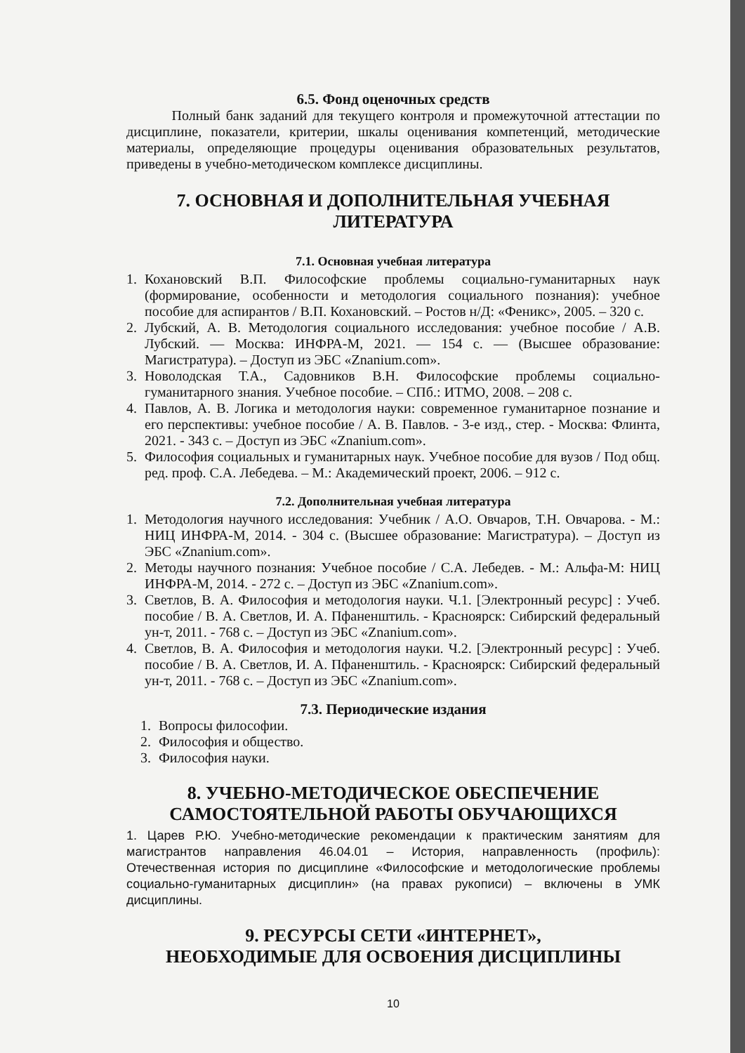6.5. Фонд оценочных средств
Полный банк заданий для текущего контроля и промежуточной аттестации по дисциплине, показатели, критерии, шкалы оценивания компетенций, методические материалы, определяющие процедуры оценивания образовательных результатов, приведены в учебно-методическом комплексе дисциплины.
7. ОСНОВНАЯ И ДОПОЛНИТЕЛЬНАЯ УЧЕБНАЯ ЛИТЕРАТУРА
7.1. Основная учебная литература
1. Кохановский В.П. Философские проблемы социально-гуманитарных наук (формирование, особенности и методология социального познания): учебное пособие для аспирантов / В.П. Кохановский. – Ростов н/Д: «Феникс», 2005. – 320 с.
2. Лубский, А. В. Методология социального исследования: учебное пособие / А.В. Лубский. — Москва: ИНФРА-М, 2021. — 154 с. — (Высшее образование: Магистратура). – Доступ из ЭБС «Znanium.com».
3. Новолодская Т.А., Садовников В.Н. Философские проблемы социально-гуманитарного знания. Учебное пособие. – СПб.: ИТМО, 2008. – 208 с.
4. Павлов, А. В. Логика и методология науки: современное гуманитарное познание и его перспективы: учебное пособие / А. В. Павлов. - 3-е изд., стер. - Москва: Флинта, 2021. - 343 с. – Доступ из ЭБС «Znanium.com».
5. Философия социальных и гуманитарных наук. Учебное пособие для вузов / Под общ. ред. проф. С.А. Лебедева. – М.: Академический проект, 2006. – 912 с.
7.2. Дополнительная учебная литература
1. Методология научного исследования: Учебник / А.О. Овчаров, Т.Н. Овчарова. - М.: НИЦ ИНФРА-М, 2014. - 304 с. (Высшее образование: Магистратура). – Доступ из ЭБС «Znanium.com».
2. Методы научного познания: Учебное пособие / С.А. Лебедев. - М.: Альфа-М: НИЦ ИНФРА-М, 2014. - 272 с. – Доступ из ЭБС «Znanium.com».
3. Светлов, В. А. Философия и методология науки. Ч.1. [Электронный ресурс] : Учеб. пособие / В. А. Светлов, И. А. Пфаненштиль. - Красноярск: Сибирский федеральный ун-т, 2011. - 768 с. – Доступ из ЭБС «Znanium.com».
4. Светлов, В. А. Философия и методология науки. Ч.2. [Электронный ресурс] : Учеб. пособие / В. А. Светлов, И. А. Пфаненштиль. - Красноярск: Сибирский федеральный ун-т, 2011. - 768 с. – Доступ из ЭБС «Znanium.com».
7.3. Периодические издания
1. Вопросы философии.
2. Философия и общество.
3. Философия науки.
8. УЧЕБНО-МЕТОДИЧЕСКОЕ ОБЕСПЕЧЕНИЕ
САМОСТОЯТЕЛЬНОЙ РАБОТЫ ОБУЧАЮЩИХСЯ
1. Царев Р.Ю. Учебно-методические рекомендации к практическим занятиям для магистрантов направления 46.04.01 – История, направленность (профиль): Отечественная история по дисциплине «Философские и методологические проблемы социально-гуманитарных дисциплин» (на правах рукописи) – включены в УМК дисциплины.
9. РЕСУРСЫ СЕТИ «ИНТЕРНЕТ»,
НЕОБХОДИМЫЕ ДЛЯ ОСВОЕНИЯ ДИСЦИПЛИНЫ
10